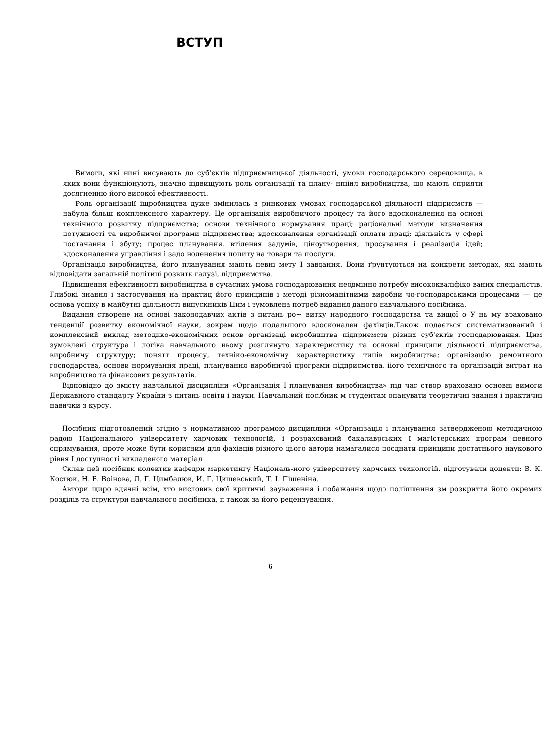ВСТУП
Вимоги, які нині висувають до суб'єктів підприємницької діяльності, умови господарського середовища, в яких вони функціонують, значно підвищують роль організації та плану- нпііил виробництва, що мають сприяти досягненню його високої ефективності.
Роль організації іщробництва дуже змінилась в ринкових умовах господарської діяльності підприємств — набула більш комплексного характеру. Це організація виробничого процесу та його вдосконалення на основі технічного розвитку підприємства; основи технічного нормування праці; раціональні методи визначення потужності та виробничої програми підприємства; вдосконалення організації оплати праці; діяльність у сфері постачання і збуту; процес планування, втілення задумів, ціноутворення, просування і реалізація ідей; вдосконалення управління і задо ноленення попиту на товари та послуги.
Організація виробництва, його планування мають певні мету І завдання. Вони ґрунтуються на конкретн методах, які мають відповідати загальній політиці розвитк галузі, підприємства.
Підвищення ефективності виробництва в сучасних умова господарювання неодмінно потребу висококваліфіко ваних спеціалістів. Глибокі знання і застосування на практиц його принципів і методі різноманітними виробни чо-господарськими процесами — це основа успіху в майбутні діяльності випускників Цим і зумовлена потреб видання даного навчального посібника.
Видання створене на основі законодавчих актів з питань ро~ витку народного господарства та вищої о У нь му враховано тенденції розвитку економічної науки, зокрем щодо подальшого вдосконален фахівців.Також подається систематизований і комплексний виклад методико-економічних основ організаці виробництва підприємств різних суб'єктів господарювання. Цим зумовлені структура і логіка навчального ньому розглянуто характеристику та основні принципи діяльності підприємства, виробничу структуру; понятт процесу, техніко-економічну характеристику типів виробництва; організацію ремонтного господарства, основи нормування праці, планування виробничої програми підприємства, іі​ого технічного та організацій витрат на виробництво та фінансових результатів.
Відповідно до змісту навчальної дисципліни «Організація І планування виробництва» під час створ враховано основні вимоги Державного стандарту України з питань освіти і науки. Навчальний посібник м студентам опанувати теоретичні знання і практичні навички з курсу.
Посібник підготовлений згідно з нормативною програмою дисципліни «Організація і планування затвердженою методичною радою Національного університету харчових технологій, і розрахований бакалаврських І магістерських програм певного спрямування, проте може бути корисним для фахівців різного цього автори намагалися поєднати принципи достатнього наукового рівня І доступності викладеного матеріал
Склав цей посібник колектив кафедри маркетингу Національ-ного університету харчових технологій. підготували доценти: В. К. Костюк, Н. В. Воінова, Л. Г. Цимбалюк, И. Г. Цишевський, Т. І. Пішеніна.
Автори щиро вдячні всім, хто висловив свої критичні зауваження і побажання щодо поліпшення зм розкриття його окремих розділів та структури навчального посібника, п також за його рецензування.
6